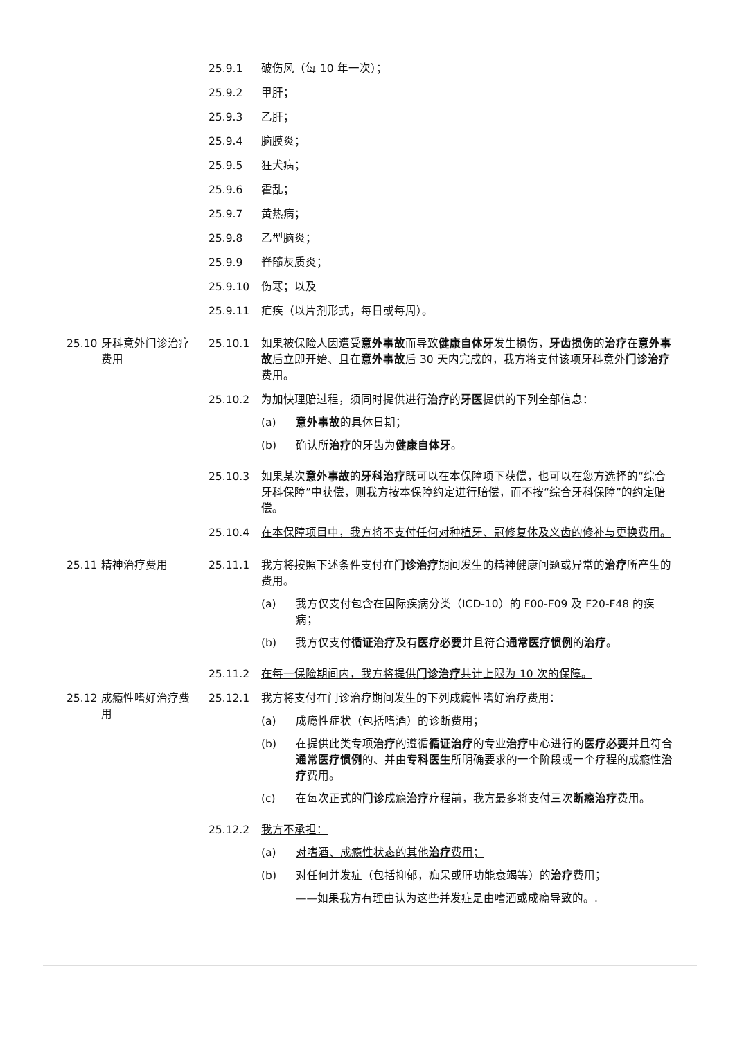25.9.1 破伤风（每 10 年一次）；
25.9.2 甲肝；
25.9.3 乙肝；
25.9.4 脑膜炎；
25.9.5 狂犬病；
25.9.6 霍乱；
25.9.7 黄热病；
25.9.8 乙型脑炎；
25.9.9 脊髓灰质炎；
25.9.10 伤寒；以及
25.9.11 疟疾（以片剂形式，每日或每周）。
25.10 牙科意外门诊治疗费用
25.10.1 如果被保险人因遭受意外事故而导致健康自体牙发生损伤，牙齿损伤的治疗在意外事故后立即开始、且在意外事故后 30 天内完成的，我方将支付该项牙科意外门诊治疗费用。
25.10.2 为加快理赔过程，须同时提供进行治疗的牙医提供的下列全部信息：
(a) 意外事故的具体日期；
(b) 确认所治疗的牙齿为健康自体牙。
25.10.3 如果某次意外事故的牙科治疗既可以在本保障项下获偿，也可以在您方选择的“综合牙科保障”中获偿，则我方按本保障约定进行赔偿，而不按“综合牙科保障”的约定赔偿。
25.10.4 在本保障项目中，我方将不支付任何对种植牙、冠修复体及义齿的修补与更换费用。
25.11 精神治疗费用 25.11.1 我方将按照下述条件支付在门诊治疗期间发生的精神健康问题或异常的治疗所产生的费用。
(a) 我方仅支付包含在国际疾病分类（ICD-10）的 F00-F09 及 F20-F48 的疾病；
(b) 我方仅支付循证治疗及有医疗必要并且符合通常医疗惯例的治疗。
25.11.2 在每一保险期间内，我方将提供门诊治疗共计上限为 10 次的保障。
25.12 成瘾性嗜好治疗费用 25.12.1 我方将支付在门诊治疗期间发生的下列成瘾性嗜好治疗费用：
(a) 成瘾性症状（包括嗜酒）的诊断费用；
(b) 在提供此类专项治疗的遵循循证治疗的专业治疗中心进行的医疗必要并且符合通常医疗惯例的、并由专科医生所明确要求的一个阶段或一个疗程的成瘾性治疗费用。
(c) 在每次正式的门诊成瘾治疗疗程前，我方最多将支付三次断瘾治疗费用。
25.12.2 我方不承担：
(a) 对嗜酒、成瘾性状态的其他治疗费用；
(b) 对任何并发症（包括抑郁，痴呆或肝功能衰竭等）的治疗费用；
——如果我方有理由认为这些并发症是由嗜酒或成瘾导致的。.